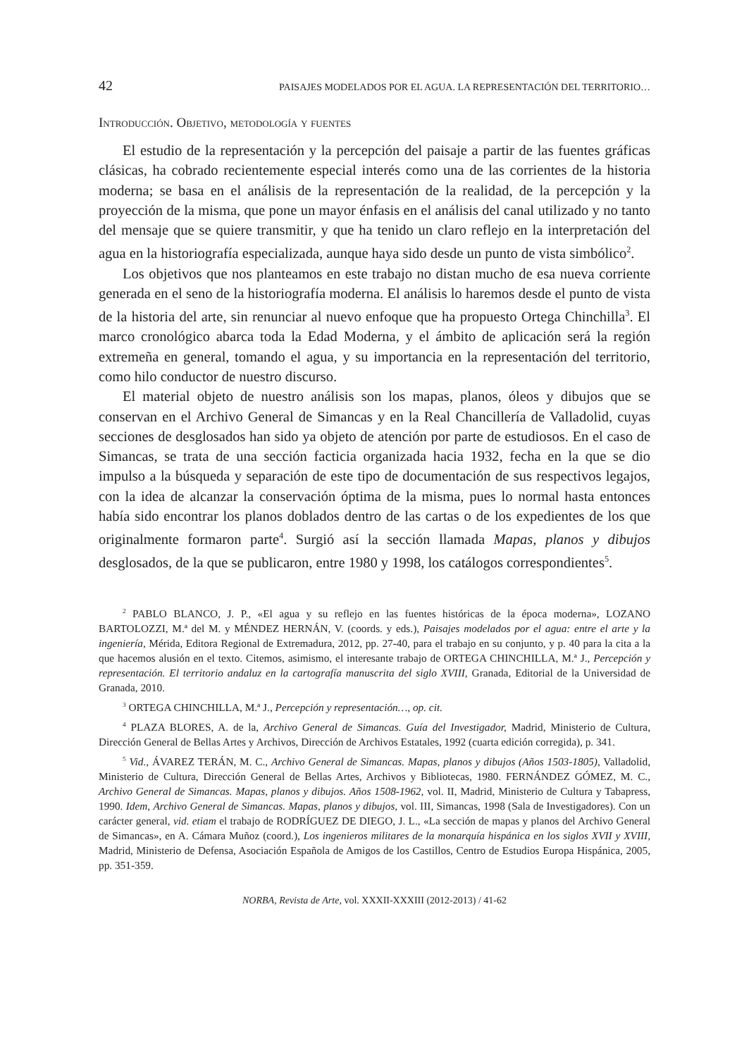42 PAISAJES MODELADOS POR EL AGUA. LA REPRESENTACIÓN DEL TERRITORIO…
Introducción. Objetivo, metodología y fuentes
El estudio de la representación y la percepción del paisaje a partir de las fuentes gráficas clásicas, ha cobrado recientemente especial interés como una de las corrientes de la historia moderna; se basa en el análisis de la representación de la realidad, de la percepción y la proyección de la misma, que pone un mayor énfasis en el análisis del canal utilizado y no tanto del mensaje que se quiere transmitir, y que ha tenido un claro reflejo en la interpretación del agua en la historiografía especializada, aunque haya sido desde un punto de vista simbólico<sup>2</sup>.
Los objetivos que nos planteamos en este trabajo no distan mucho de esa nueva corriente generada en el seno de la historiografía moderna. El análisis lo haremos desde el punto de vista de la historia del arte, sin renunciar al nuevo enfoque que ha propuesto Ortega Chinchilla<sup>3</sup>. El marco cronológico abarca toda la Edad Moderna, y el ámbito de aplicación será la región extremeña en general, tomando el agua, y su importancia en la representación del territorio, como hilo conductor de nuestro discurso.
El material objeto de nuestro análisis son los mapas, planos, óleos y dibujos que se conservan en el Archivo General de Simancas y en la Real Chancillería de Valladolid, cuyas secciones de desglosados han sido ya objeto de atención por parte de estudiosos. En el caso de Simancas, se trata de una sección facticia organizada hacia 1932, fecha en la que se dio impulso a la búsqueda y separación de este tipo de documentación de sus respectivos legajos, con la idea de alcanzar la conservación óptima de la misma, pues lo normal hasta entonces había sido encontrar los planos doblados dentro de las cartas o de los expedientes de los que originalmente formaron parte<sup>4</sup>. Surgió así la sección llamada Mapas, planos y dibujos desglosados, de la que se publicaron, entre 1980 y 1998, los catálogos correspondientes<sup>5</sup>.
<sup>2</sup> PABLO BLANCO, J. P., «El agua y su reflejo en las fuentes históricas de la época moderna», LOZANO BARTOLOZZI, M.ª del M. y MÉNDEZ HERNÁN, V. (coords. y eds.), Paisajes modelados por el agua: entre el arte y la ingeniería, Mérida, Editora Regional de Extremadura, 2012, pp. 27-40, para el trabajo en su conjunto, y p. 40 para la cita a la que hacemos alusión en el texto. Citemos, asimismo, el interesante trabajo de ORTEGA CHINCHILLA, M.ª J., Percepción y representación. El territorio andaluz en la cartografía manuscrita del siglo XVIII, Granada, Editorial de la Universidad de Granada, 2010.
<sup>3</sup> ORTEGA CHINCHILLA, M.ª J., Percepción y representación…, op. cit.
<sup>4</sup> PLAZA BLORES, A. de la, Archivo General de Simancas. Guía del Investigador, Madrid, Ministerio de Cultura, Dirección General de Bellas Artes y Archivos, Dirección de Archivos Estatales, 1992 (cuarta edición corregida), p. 341.
<sup>5</sup> Vid., ÁVAREZ TERÁN, M. C., Archivo General de Simancas. Mapas, planos y dibujos (Años 1503-1805), Valladolid, Ministerio de Cultura, Dirección General de Bellas Artes, Archivos y Bibliotecas, 1980. FERNÁNDEZ GÓMEZ, M. C., Archivo General de Simancas. Mapas, planos y dibujos. Años 1508-1962, vol. II, Madrid, Ministerio de Cultura y Tabapress, 1990. Idem, Archivo General de Simancas. Mapas, planos y dibujos, vol. III, Simancas, 1998 (Sala de Investigadores). Con un carácter general, vid. etiam el trabajo de RODRÍGUEZ DE DIEGO, J. L., «La sección de mapas y planos del Archivo General de Simancas», en A. Cámara Muñoz (coord.), Los ingenieros militares de la monarquía hispánica en los siglos XVII y XVIII, Madrid, Ministerio de Defensa, Asociación Española de Amigos de los Castillos, Centro de Estudios Europa Hispánica, 2005, pp. 351-359.
NORBA, Revista de Arte, vol. XXXII-XXXIII (2012-2013) / 41-62